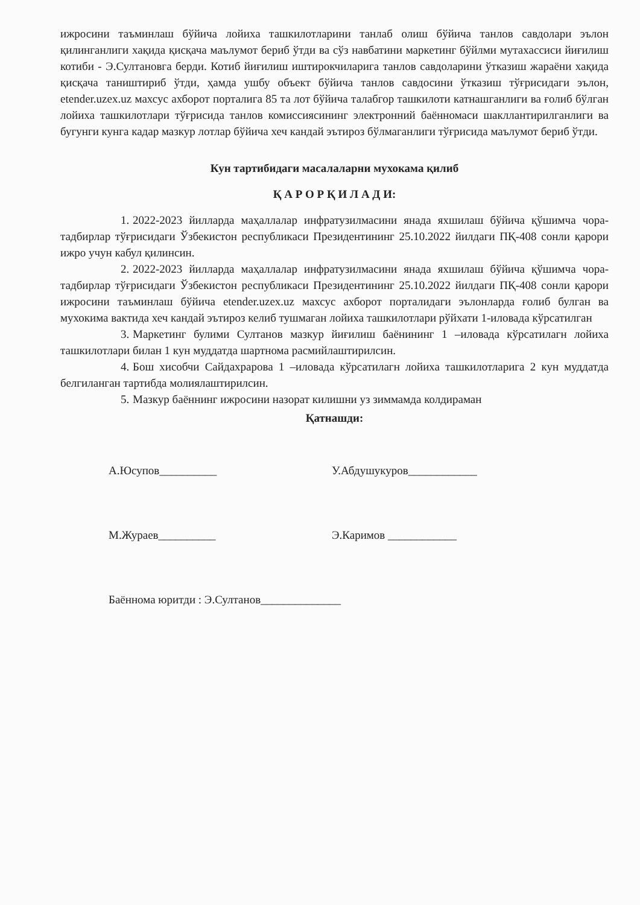ижросини таъминлаш бўйича лойиха ташкилотларини танлаб олиш бўйича танлов савдолари эълон қилинганлиги хақида қисқача маълумот бериб ўтди ва сўз навбатини маркетинг бўйлми мутахассиси йиғилиш котиби - Э.Султановга берди. Котиб йиғилиш иштирокчиларига танлов савдоларини ўтказиш жараёни хақида қисқача таништириб ўтди, ҳамда ушбу объект бўйича танлов савдосини ўтказиш тўғрисидаги эълон, etender.uzex.uz махсус ахборот порталига 85 та лот бўйича талабгор ташкилоти катнашганлиги ва ғолиб бўлган лойиха ташкилотлари тўғрисида танлов комиссиясининг электронний баённомаси шакллантирилганлиги ва бугунги кунга кадар мазкур лотлар бўйича хеч кандай эътироз бўлмаганлиги тўғрисида маълумот бериб ўтди.
Кун тартибидаги масалаларни мухокама қилиб
Қ А Р О Р Қ И Л А Д И:
1. 2022-2023 йилларда маҳаллалар инфратузилмасини янада яхшилаш бўйича қўшимча чора-тадбирлар тўғрисидаги Ўзбекистон республикаси Президентининг 25.10.2022 йилдаги ПҚ-408 сонли қарори ижро учун кабул қилинсин.
2. 2022-2023 йилларда маҳаллалар инфратузилмасини янада яхшилаш бўйича қўшимча чора-тадбирлар тўғрисидаги Ўзбекистон республикаси Президентининг 25.10.2022 йилдаги ПҚ-408 сонли қарори ижросини таъминлаш бўйича etender.uzex.uz махсус ахборот порталидаги эълонларда ғолиб булган ва мухокима вактида хеч кандай эътироз келиб тушмаган лойиха ташкилотлари рўйхати 1-иловада кўрсатилган
3. Маркетинг булими Султанов мазкур йиғилиш баёнининг 1 –иловада кўрсатилагн лойиха ташкилотлари билан 1 кун муддатда шартнома расмийлаштирилсин.
4. Бош хисобчи Сайдахрарова 1 –иловада кўрсатилагн лойиха ташкилотларига 2 кун муддатда белгиланган тартибда молиялаштирилсин.
5. Мазкур баённинг ижросини назорат килишни уз зиммамда колдираман
Қатнашди:
А.Юсупов__________ У.Абдушукуров____________
М.Жураев__________ Э.Каримов ____________
Баённома юритди : Э.Султанов______________